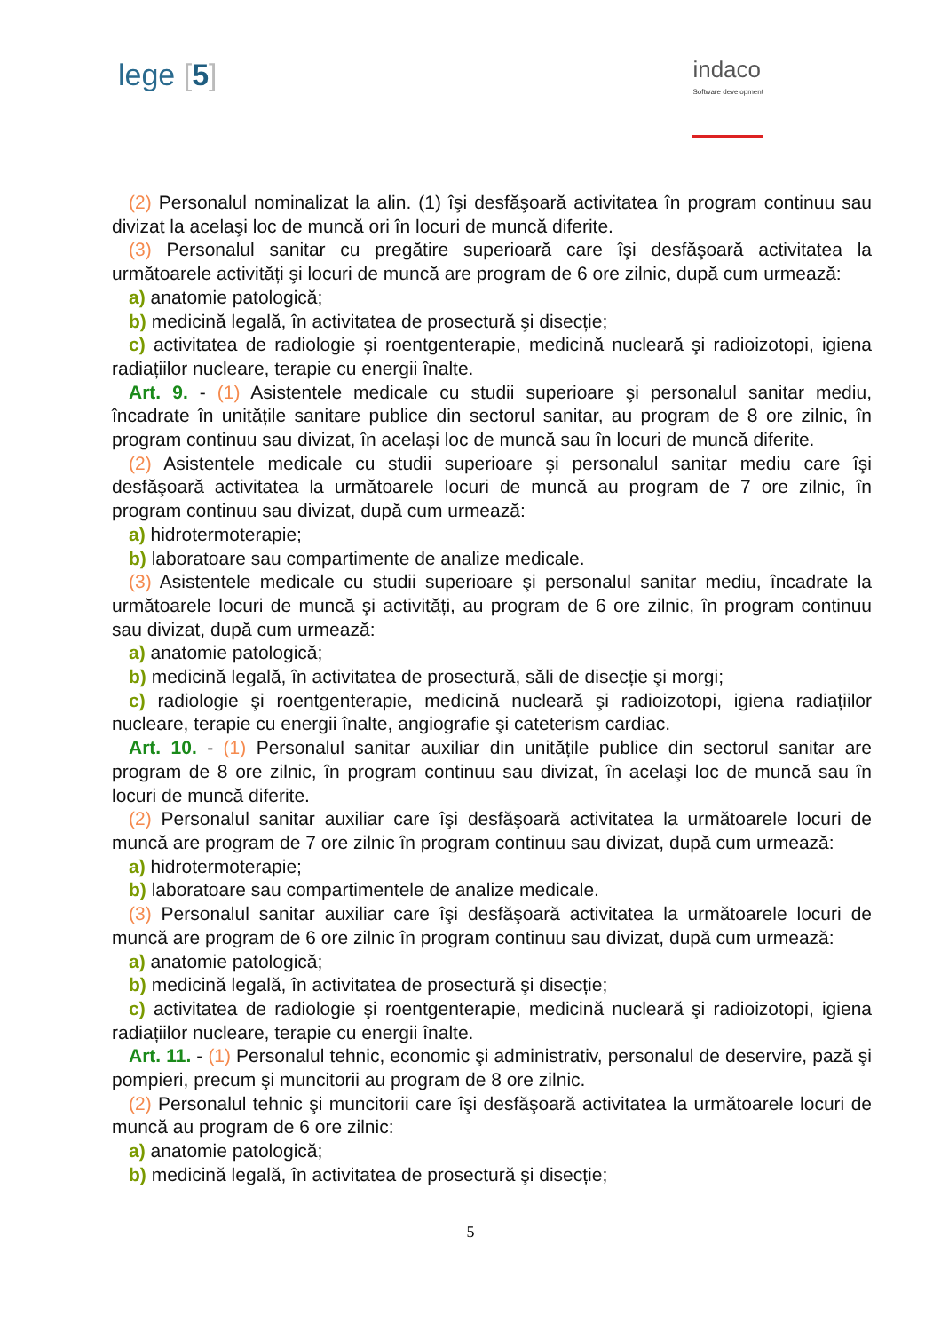lege [5]
indaco
Software development
(2) Personalul nominalizat la alin. (1) îşi desfăşoară activitatea în program continuu sau divizat la acelaşi loc de muncă ori în locuri de muncă diferite.
(3) Personalul sanitar cu pregătire superioară care îşi desfăşoară activitatea la următoarele activități şi locuri de muncă are program de 6 ore zilnic, după cum urmează:
a) anatomie patologică;
b) medicină legală, în activitatea de prosectură şi disecție;
c) activitatea de radiologie şi roentgenterapie, medicină nucleară şi radioizotopi, igiena radiațiilor nucleare, terapie cu energii înalte.
Art. 9. - (1) Asistentele medicale cu studii superioare şi personalul sanitar mediu, încadrate în unitățile sanitare publice din sectorul sanitar, au program de 8 ore zilnic, în program continuu sau divizat, în acelaşi loc de muncă sau în locuri de muncă diferite.
(2) Asistentele medicale cu studii superioare şi personalul sanitar mediu care îşi desfăşoară activitatea la următoarele locuri de muncă au program de 7 ore zilnic, în program continuu sau divizat, după cum urmează:
a) hidrotermoterapie;
b) laboratoare sau compartimente de analize medicale.
(3) Asistentele medicale cu studii superioare şi personalul sanitar mediu, încadrate la următoarele locuri de muncă şi activități, au program de 6 ore zilnic, în program continuu sau divizat, după cum urmează:
a) anatomie patologică;
b) medicină legală, în activitatea de prosectură, săli de disecție şi morgi;
c) radiologie şi roentgenterapie, medicină nucleară şi radioizotopi, igiena radiațiilor nucleare, terapie cu energii înalte, angiografie şi cateterism cardiac.
Art. 10. - (1) Personalul sanitar auxiliar din unitățile publice din sectorul sanitar are program de 8 ore zilnic, în program continuu sau divizat, în acelaşi loc de muncă sau în locuri de muncă diferite.
(2) Personalul sanitar auxiliar care îşi desfăşoară activitatea la următoarele locuri de muncă are program de 7 ore zilnic în program continuu sau divizat, după cum urmează:
a) hidrotermoterapie;
b) laboratoare sau compartimentele de analize medicale.
(3) Personalul sanitar auxiliar care îşi desfăşoară activitatea la următoarele locuri de muncă are program de 6 ore zilnic în program continuu sau divizat, după cum urmează:
a) anatomie patologică;
b) medicină legală, în activitatea de prosectură şi disecție;
c) activitatea de radiologie şi roentgenterapie, medicină nucleară şi radioizotopi, igiena radiațiilor nucleare, terapie cu energii înalte.
Art. 11. - (1) Personalul tehnic, economic şi administrativ, personalul de deservire, pază şi pompieri, precum şi muncitorii au program de 8 ore zilnic.
(2) Personalul tehnic şi muncitorii care îşi desfăşoară activitatea la următoarele locuri de muncă au program de 6 ore zilnic:
a) anatomie patologică;
b) medicină legală, în activitatea de prosectură şi disecție;
5